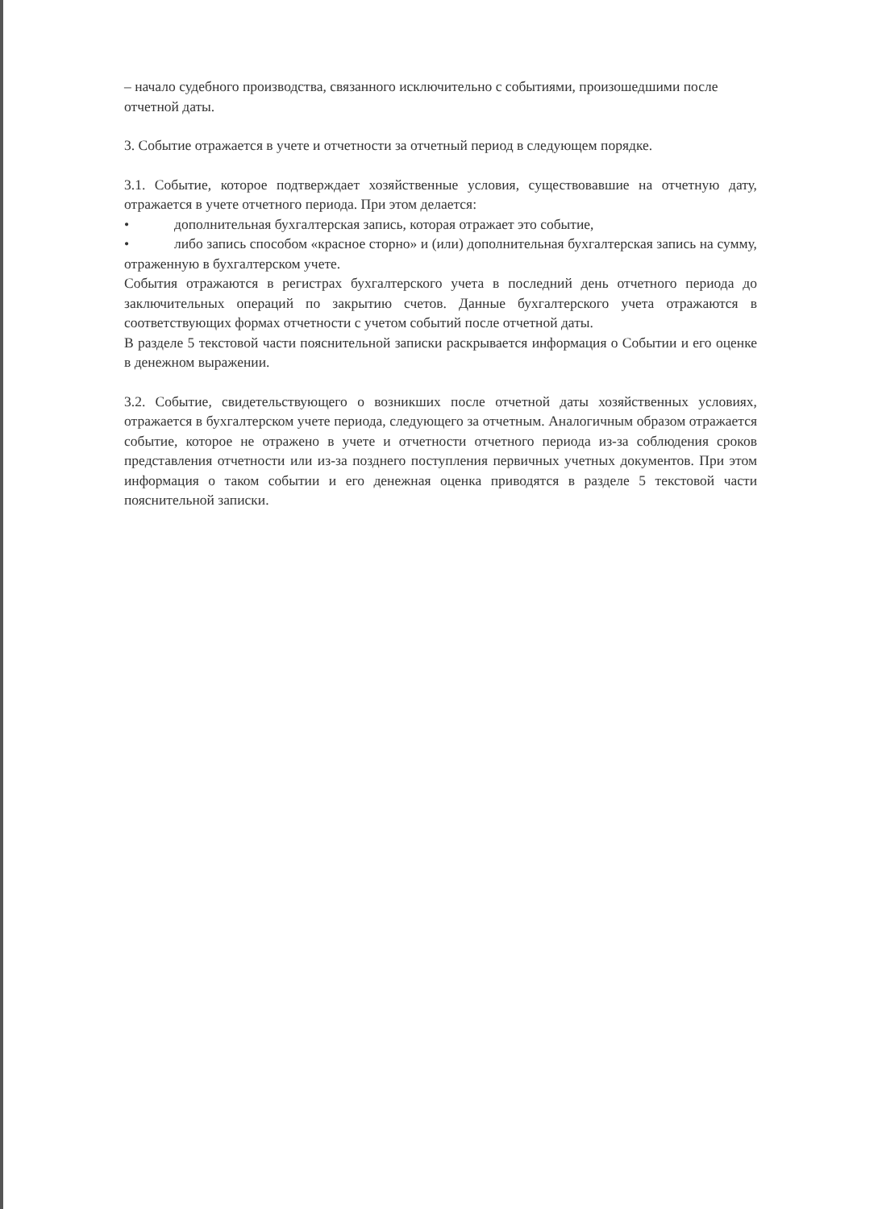– начало судебного производства, связанного исключительно с событиями, произошедшими после отчетной даты.
3. Событие отражается в учете и отчетности за отчетный период в следующем порядке.
3.1. Событие, которое подтверждает хозяйственные условия, существовавшие на отчетную дату, отражается в учете отчетного периода. При этом делается:
• дополнительная бухгалтерская запись, которая отражает это событие,
• либо запись способом «красное сторно» и (или) дополнительная бухгалтерская запись на сумму, отраженную в бухгалтерском учете.
События отражаются в регистрах бухгалтерского учета в последний день отчетного периода до заключительных операций по закрытию счетов. Данные бухгалтерского учета отражаются в соответствующих формах отчетности с учетом событий после отчетной даты.
В разделе 5 текстовой части пояснительной записки раскрывается информация о Событии и его оценке в денежном выражении.
3.2. Событие, свидетельствующего о возникших после отчетной даты хозяйственных условиях, отражается в бухгалтерском учете периода, следующего за отчетным. Аналогичным образом отражается событие, которое не отражено в учете и отчетности отчетного периода из-за соблюдения сроков представления отчетности или из-за позднего поступления первичных учетных документов. При этом информация о таком событии и его денежная оценка приводятся в разделе 5 текстовой части пояснительной записки.